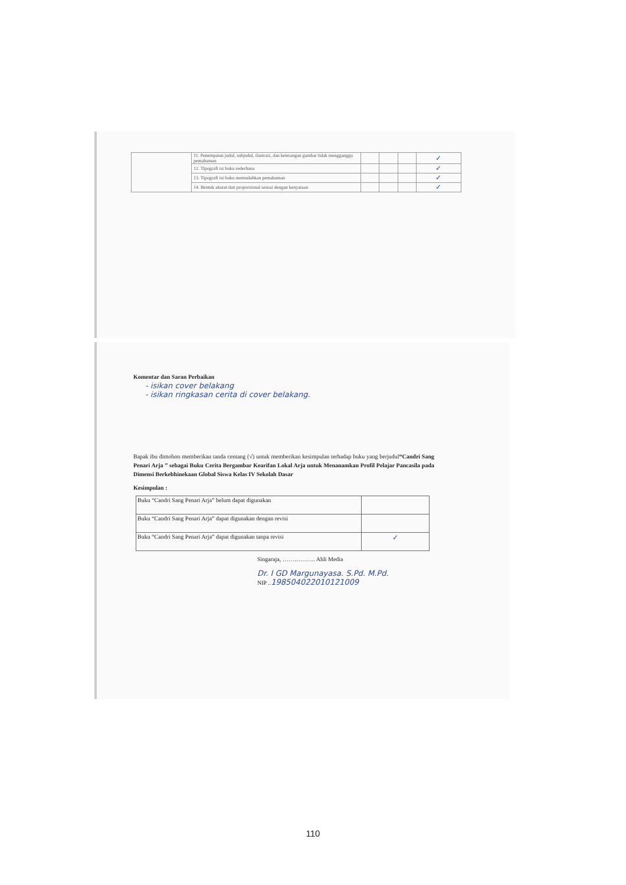| | 11. Penempatan judul, subjudul, ilustrasi, dan keterangan gambar tidak mengganggu pemahaman | | | | ✓ |
| | 12. Tipografi isi buku sederhana | | | | ✓ |
| | 13. Tipografi isi buku memudahkan pemahaman | | | | ✓ |
| | 14. Bentuk akurat dan proporsional sesuai dengan kenyataan | | | | ✓ |
Komentar dan Saran Perbaikan
- isikan cover belakang
- isikan ringkasan cerita di cover belakang.
Bapak ibu dimohon memberikan tanda centang (√) untuk memberikan kesimpulan terhadap buku yang berjudul“Candri Sang Penari Arja ” sebagai Buku Cerita Bergambar Kearifan Lokal Arja untuk Menanamkan Profil Pelajar Pancasila pada Dimensi Berkebhinekaan Global Siswa Kelas IV Sekolah Dasar
Kesimpulan :
| Buku “Candri Sang Penari Arja” belum dapat digunakan | |
| Buku “Candri Sang Penari Arja” dapat digunakan dengan revisi | |
| Buku “Candri Sang Penari Arja” dapat digunakan tanpa revisi | ✓ |
Singaraja, …………….. Ahli Media
Dr. I GD Margunayasa. S.Pd. M.Pd.
NIP ..198504022010121009
110